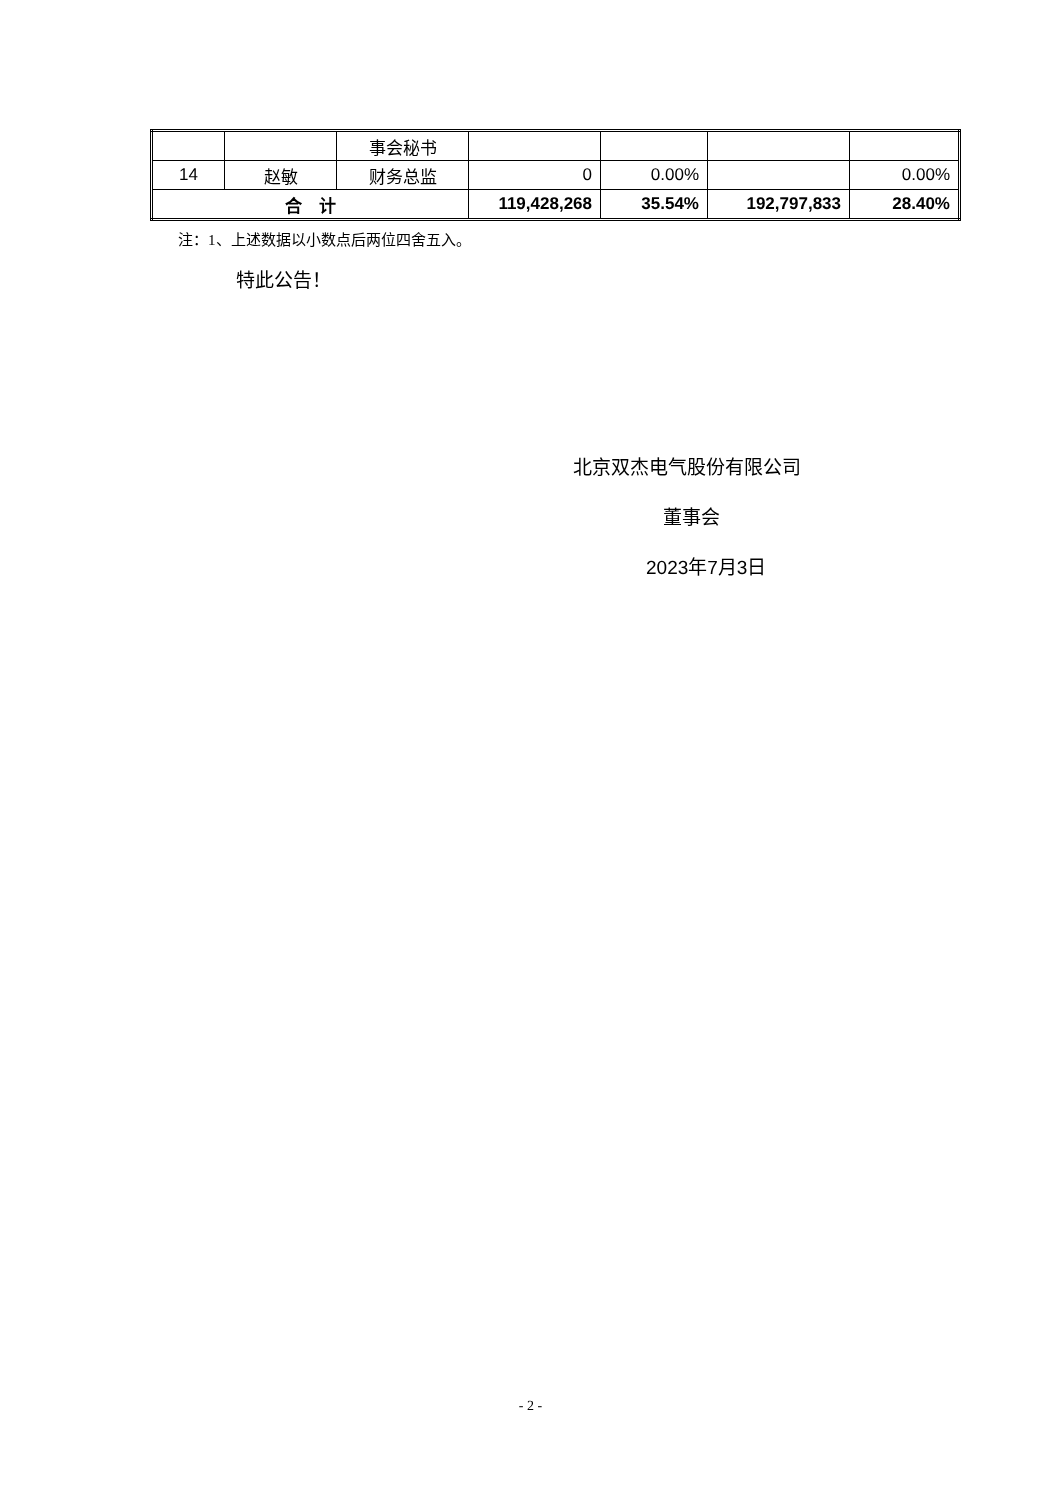| | | 事会秘书 | | | | |
| 14 | 赵敏 | 财务总监 | 0 | 0.00% | | 0.00% |
| 合 计 | | | 119,428,268 | 35.54% | 192,797,833 | 28.40% |
注：1、上述数据以小数点后两位四舍五入。
特此公告！
北京双杰电气股份有限公司
董事会
2023年7月3日
- 2 -